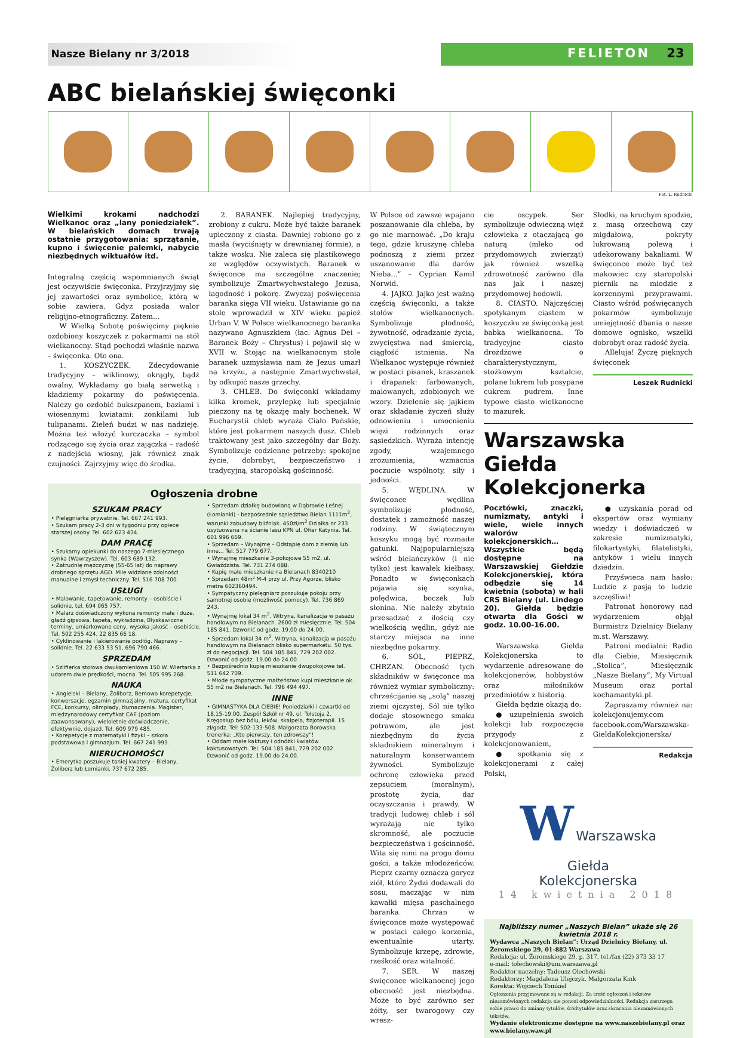Nasze Bielany nr 3/2018
FELIETON 23
ABC bielańskiej święconki
Fot. L. Rudnicki
Wielkimi krokami nadchodzi Wielkanoc oraz „lany poniedziałek”. W bielańskich domach trwają ostatnie przygotowania: sprzątanie, kupno i święcenie palemki, nabycie niezbędnych wiktuałów itd.
Integralną częścią wspomnianych świąt jest oczywiście święconka. Przyjrzyjmy się jej zawartości oraz symbolice, którą w sobie zawiera. Gdyż posiada walor religijno-etnograficzny. Zatem...
W Wielką Sobotę poświęcimy pięknie ozdobiony koszyczek z pokarmami na stół wielkanocny. Stąd pochodzi właśnie nazwa – święconka. Oto ona.
1. KOSZYCZEK. Zdecydowanie tradycyjny – wiklinowy, okrągły, bądź owalny. Wykładamy go białą serwetką i kładziemy pokarmy do poświęcenia. Należy go ozdobić bukszpanem, baziami i wiosennymi kwiatami: żonkilami lub tulipanami. Zieleń budzi w nas nadzieję. Można też włożyć kurczaczka – symbol rodzącego się życia oraz zajączka – radość z nadejścia wiosny, jak również znak czujności. Zajrzyjmy więc do środka.
2. BARANEK. Najlepiej tradycyjny, zrobiony z cukru. Może być także baranek upieczony z ciasta. Dawniej robiono go z masła (wyciśnięty w drewnianej formie), a także wosku. Nie zaleca się plastikowego ze względów oczywistych. Baranek w święconce ma szczególne znaczenie; symbolizuje Zmartwychwstałego Jezusa, łagodność i pokorę. Zwyczaj poświęcenia baranka sięga VII wieku. Ustawianie go na stole wprowadził w XIV wieku papież Urban V. W Polsce wielkanocnego baranka nazywano Agnuszkiem (łac. Agnus Dei – Baranek Boży – Chrystus) i pojawił się w XVII w. Stojąc na wielkanocnym stole baranek uzmysławia nam że Jezus umarł na krzyżu, a następnie Zmartwychwstał, by odkupić nasze grzechy.
3. CHLEB. Do święconki wkładamy kilka kromek, przylepkę lub specjalnie pieczony na tę okazję mały bochenek. W Eucharystii chleb wyraża Ciało Pańskie, które jest pokarmem naszych dusz. Chleb traktowany jest jako szczególny dar Boży. Symbolizuje codzienne potrzeby: spokojne życie, dobrobyt, bezpieczeństwo i tradycyjną, staropolską gościnność.
Ogłoszenia drobne
SZUKAM PRACY
• Pielęgniarka prywatnie. Tel. 667 241 993.
• Szukam pracy 2-3 dni w tygodniu przy opiece starszej osoby. Tel. 602 623 434.
DAM PRACĘ
• Szukamy opiekunki do naszego 7-miesięcznego synka (Wawrzyszew). Tel. 603 689 132.
• Zatrudnię mężczyznę (55-65 lat) do naprawy drobnego sprzętu AGD. Mile widziane zdolności manualne i zmysł techniczny. Tel. 516 708 700.
USŁUGI
• Malowanie, tapetowanie, remonty – osobiście i solidnie, tel. 694 065 757.
• Malarz doświadczony wykona remonty małe i duże, gładź gipsowa, tapeta, wykładzina, Błyskawiczne terminy, umiarkowane ceny, wysoka jakość – osobiście. Tel. 502 255 424, 22 835 66 18.
• Cyklinowanie i lakierowanie podłóg. Naprawy – solidnie. Tel. 22 633 53 51, 696 790 466.
SPRZEDAM
• Szlifierka stołowa dwukamieniowa 150 W. Wiertarka z udarem dwie prędkości, mocna. Tel. 505 995 268.
NAUKA
• Angielski – Bielany, Żoliborz, Bemowo korepetycje, konwersacje, egzamin gimnazjalny, matura, certyfikat FCE, konkursy, olimpiady, tłumaczenia. Magister, międzynarodowy certyfikat CAE (poziom zaawansowany), wieloletnie doświadczenie, efektywnie, dojazd. Tel. 609 979 485.
• Korepetycje z matematyki i fizyki – szkoła podstawowa i gimnazjum. Tel. 667 241 993.
NIERUCHOMOŚCI
• Emerytka poszukuje taniej kwatery – Bielany, Żoliborz lub Łomianki, 737 672 285.
• Sprzedam działkę budowlaną w Dąbrowie Leśnej (Łomianki) - bezpośrednie sąsiedztwo Bielan 1111m<sup>2</sup>, warunki zabudowy bliźniak. 450zł/m<sup>2</sup> Działka nr 233 usytuowana na ścianie lasu KPN ul. Ofiar Katynia. Tel. 601 996 669.
• Sprzedam – Wynajmę – Odstąpię dom z ziemią lub inne... Tel. 517 779 677.
• Wynajmę mieszkanie 3-pokojowe 55 m2, ul. Gwiaździsta. Tel. 731 274 088.
• Kupię małe mieszkanie na Bielanach 8340210
• Sprzedam 48m² M-4 przy ul. Przy Agorze, blisko metra 602360494.
• Sympatyczny pielęgniarz poszukuje pokoju przy samotnej osobie (możliwość pomocy). Tel. 736 869 243.
• Wynajmę lokal 34 m<sup>2</sup>. Witryna, kanalizacja w pasażu handlowym na Bielanach. 2600 zł miesięcznie. Tel. 504 185 841. Dzwonić od godz. 19.00 do 24.00.
• Sprzedam lokal 34 m<sup>2</sup>. Witryna, kanalizacja w pasażu handlowym na Bielanach blisko supermarketu. 50 tys. zł do negocjacji. Tel. 504 185 841, 729 202 002. Dzwonić od godz. 19.00 do 24.00.
• Bezpośrednio kupię mieszkanie dwupokojowe tel. 511 642 709.
• Młode sympatyczne małżeństwo kupi mieszkanie ok. 55 m2 na Bielanach. Tel. 796 494 497.
INNE
• GIMNASTYKA DLA CIEBIE! Poniedziałki i czwartki od 18.15-19.00. Zespół Szkół nr 49, ul. Tołstoja 2. Kręgosłup bez bólu, leków, skalpela, fizjoterapii. 15 zł/godz. Tel: 502-133-508. Małgorzata Borowska trenerka: „Kto pierwszy, ten zdrowszy”!
• Oddam małe kaktusy i odnóżki kwiatów kaktusowatych. Tel. 504 185 841, 729 202 002. Dzwonić od godz. 19.00 do 24.00.
W Polsce od zawsze wpajano poszanowanie dla chleba, by go nie marnować. „Do kraju tego, gdzie kruszynę chleba podnoszą z ziemi przez uszanowanie dla darów Nieba...” – Cyprian Kamil Norwid.
4. JAJKO. Jajko jest ważną częścią święconki, a także stołów wielkanocnych. Symbolizuje płodność, żywotność, odradzanie życia, zwycięstwa nad śmiercią, ciągłość istnienia. Na Wielkanoc występuje również w postaci pisanek, kraszanek i drapanek: farbowanych, malowanych, zdobionych we wzory. Dzielenie się jajkiem oraz składanie życzeń służy odnowieniu i umocnieniu więzi rodzinnych oraz sąsiedzkich. Wyraża intencję zgody, wzajemnego zrozumienia, wzmacnia poczucie wspólnoty, siły i jedności.
5. WĘDLINA. W święconce wędlina symbolizuje płodność, dostatek i zamożność naszej rodziny. W świątecznym koszyku mogą być rozmaite gatunki. Najpopularniejszą wśród bielańczyków (i nie tylko) jest kawałek kiełbasy. Ponadto w święconkach pojawia się szynka, polędwica, boczek lub słonina. Nie należy zbytnio przesadzać z ilością czy wielkością wędlin, gdyż nie starczy miejsca na inne niezbędne pokarmy.
6. SÓL, PIEPRZ, CHRZAN. Obecność tych składników w święconce ma również wymiar symboliczny: chrześcijanie są „solą” naszej ziemi ojczystej. Sól nie tylko dodaje stosownego smaku potrawom, ale jest niezbędnym do życia składnikiem mineralnym i naturalnym konserwantem żywności. Symbolizuje ochronę człowieka przed zepsuciem (moralnym), prostotę życia, dar oczyszczania i prawdy. W tradycji ludowej chleb i sól wyrażają nie tylko skromność, ale poczucie bezpieczeństwa i gościnność. Wita się nimi na progu domu gości, a także młodożeńców. Pieprz czarny oznacza gorycz ziół, które Żydzi dodawali do sosu, maczając w nim kawałki mięsa paschalnego baranka. Chrzan w święconce może występować w postaci całego korzenia, ewentualnie utarty. Symbolizuje krzepę, zdrowie, rześkość oraz witalność.
7. SER. W naszej święconce wielkanocnej jego obecność jest niezbędna. Może to być zarówno ser żółty, ser twarogowy czy wresz-
cie oscypek. Ser symbolizuje odwieczną więź człowieka z otaczającą go naturą (mleko od przydomowych zwierząt) jak również wszelką zdrowotność zarówno dla nas jak i naszej przydomowej hodowli.
8. CIASTO. Najczęściej spotykanym ciastem w koszyczku ze święconką jest babka wielkanocna. To tradycyjne ciasto drożdżowe o charakterystycznym, stożkowym kształcie, polane lukrem lub posypane cukrem pudrem. Inne typowe ciasto wielkanocne to mazurek.
Słodki, na kruchym spodzie, z masą orzechową czy migdałową, pokryty lukrowaną polewą i udekorowany bakaliami. W święconce może być też makowiec czy staropolski piernik na miodzie z korzennymi przyprawami. Ciasto wśród poświęcanych pokarmów symbolizuje umiejętność dbania o nasze domowe ognisko, wszelki dobrobyt oraz radość życia.
Alleluja! Życzę pięknych święconek
Leszek Rudnicki
Warszawska Giełda Kolekcjonerka
Pocztówki, znaczki, numizmaty, antyki i wiele, wiele innych walorów kolekcjonerskich… Wszystkie będą dostępne na Warszawskiej Giełdzie Kolekcjonerskiej, która odbędzie się 14 kwietnia (sobota) w hali CRS Bielany (ul. Lindego 20). Giełda będzie otwarta dla Gości w godz. 10.00-16.00.
Warszawska Giełda Kolekcjonerska to wydarzenie adresowane do kolekcjonerów, hobbystów oraz miłośników przedmiotów z historią.
Giełda będzie okazją do:
● uzupełnienia swoich kolekcji lub rozpoczęcia przygody z kolekcjonowaniem,
● spotkania się z kolekcjonerami z całej Polski,
● uzyskania porad od ekspertów oraz wymiany wiedzy i doświadczeń w zakresie numizmatyki, filokartystyki, filatelistyki, antyków i wielu innych dziedzin.
Przyświeca nam hasło: Ludzie z pasją to ludzie szczęśliwi!
Patronat honorowy nad wydarzeniem objął Burmistrz Dzielnicy Bielany m.st. Warszawy.
Patroni medialni: Radio dla Ciebie, Miesięcznik „Stolica”, Miesięcznik „Nasze Bielany”, My Virtual Museum oraz portal kochamantyki.pl.
Zapraszamy również na: kolekcjonujemy.com facebook.com/Warszawska-GieldaKolekcjonerska/
Redakcja
W Warszawska
Giełda
Kolekcjonerska
14 kwietnia 2018
Najbliższy numer „Naszych Bielan” ukaże się 26 kwietnia 2018 r.
Wydawca „Naszych Bielan”: Urząd Dzielnicy Bielany, ul. Żeromskiego 29, 01-882 Warszawa
Redakcja: ul. Żeromskiego 29, p. 317, tel./fax (22) 373 33 17
e-mail: tolechowski@um.warszawa.pl
Redaktor naczelny: Tadeusz Olechowski
Redaktorzy: Magdalena Ulejczyk, Małgorzata Kink
Korekta: Wojciech Tomkiel
Ogłoszenia przyjmowane są w redakcji. Za treść ogłoszeń i tekstów niezamówionych redakcja nie ponosi odpowiedzialności. Redakcja zastrzega sobie prawo do zmiany tytułów, śródtytułów oraz skracania niezamówionych tekstów.
Wydanie elektroniczne dostępne na www.naszebielany.pl oraz www.bielany.waw.pl